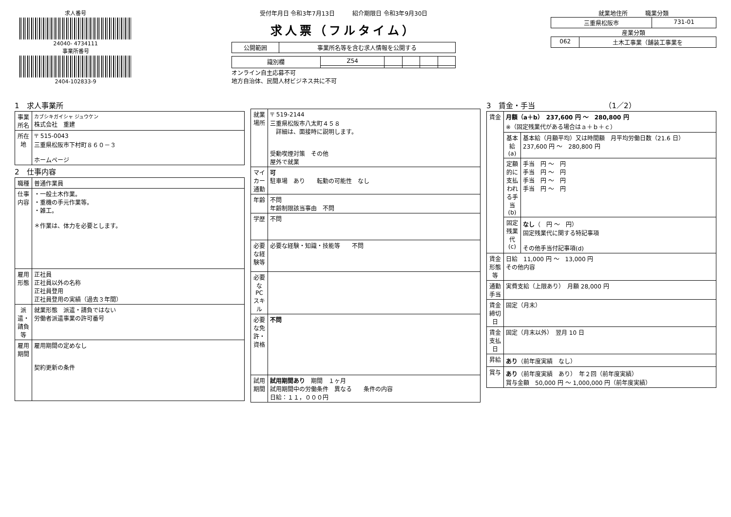求人番号
24040- 4734111
事業所番号
2404-102833-9
受付年月日 令和3年7月13日　　　紹介期限日 令和3年9月30日
求人票（フルタイム）
| 公開範囲 | 事業所名等を含む求人情報を公開する |
| 識別欄 | Z54 | | | | |
オンライン自主応募不可
地方自治体、民間人材ビジネス共に不可
就業地住所　　　職業分類
| 三重県松阪市 | 731-01 |
産業分類
| 062 | 土木工事業（舗装工事業を |
1　求人事業所
| 事業所名 | カブシキガイシャ ジュウケン 株式会社 重建 |
| 所在地 | 〒 515-0043 三重県松阪市下村町８６０－３ ホームページ |
2　仕事内容
| 職種 | 普通作業員 |
| 仕事内容 | ・一般土木作業。 ・重機の手元作業等。 ・雑工。 ＊作業は、体力を必要とします。 |
| 雇用形態 | 正社員 正社員以外の名称 正社員登用 正社員登用の実績（過去３年間） |
| 派遣・請負等 | 就業形態 派遣・請負ではない 労働者派遣事業の許可番号 |
| 雇用期間 | 雇用期間の定めなし 契約更新の条件 |
| 就業場所 | 〒 519-2144 三重県松阪市八太町４５８ 詳細は、面接時に説明します。 受動喫煙対策 その他 屋外で就業 |
| マイカー通勤 | 可 駐車場 あり 転勤の可能性 なし |
| 年齢 | 不問 年齢制限該当事由 不問 |
| 学歴 | 不問 |
| 必要な経験等 | 必要な経験・知識・技能等 不問 |
| 必要なPCスキル | |
| 必要な免許・資格 | 不問 |
| 試用期間 | 試用期間あり 期間 １ヶ月 試用期間中の労働条件 異なる 条件の内容 日給：１１，０００円 |
3　賃金・手当　　　　　　　　　　（1／2）
| 賃金 | 月額（a＋b） 237,600 円 ～ 280,800 円 ※（固定残業代がある場合はａ＋ｂ＋ｃ） | |
| | 基本給(a) | 基本給（月額平均）又は時間額 月平均労働日数（21.6 日） 237,600 円 ～ 280,800 円 |
| | 定額的に支払われる手当(b) | 手当 円 ～ 円 手当 円 ～ 円 手当 円 ～ 円 手当 円 ～ 円 |
| | 固定残業代(c) | なし （ 円 ～ 円） 固定残業代に関する特記事項 その他手当付記事項(d) |
| 賃金形態等 | 日給 11,000 円 ～ 13,000 円 その他内容 | |
| 通勤手当 | 実費支給（上限あり） 月額 28,000 円 | |
| 賃金締切日 | 固定（月末） | |
| 賃金支払日 | 固定（月末以外） 翌月 10 日 | |
| 昇給 | あり （前年度実績 なし） | |
| 賞与 | あり （前年度実績 あり） 年２回（前年度実績） 賞与金額 50,000 円 ～ 1,000,000 円（前年度実績） | |